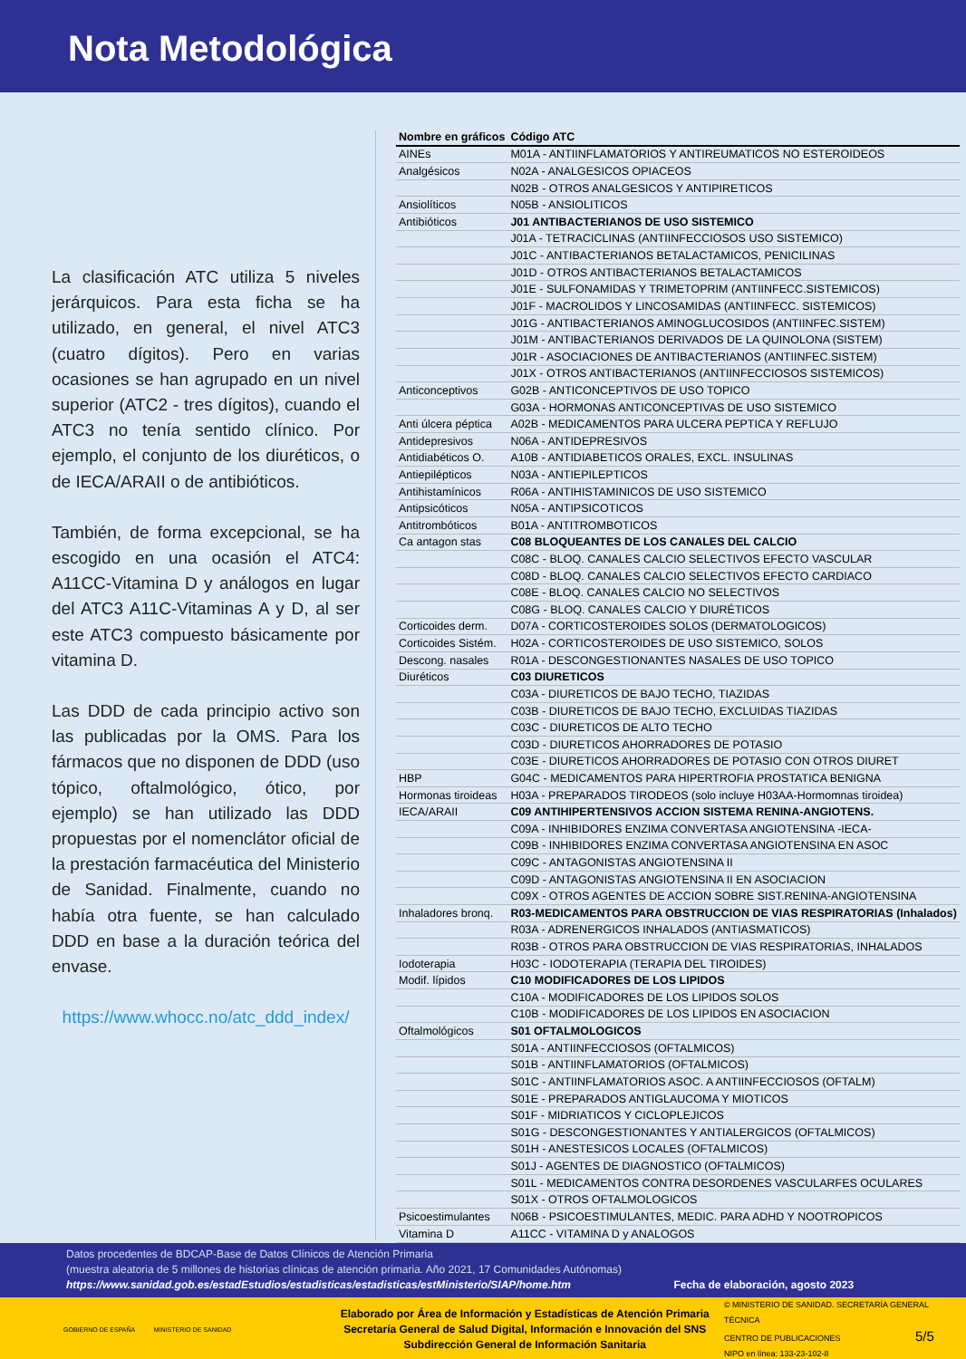Nota Metodológica
La clasificación ATC utiliza 5 niveles jerárquicos. Para esta ficha se ha utilizado, en general, el nivel ATC3 (cuatro dígitos). Pero en varias ocasiones se han agrupado en un nivel superior (ATC2 - tres dígitos), cuando el ATC3 no tenía sentido clínico. Por ejemplo, el conjunto de los diuréticos, o de IECA/ARAII o de antibióticos.
También, de forma excepcional, se ha escogido en una ocasión el ATC4: A11CC-Vitamina D y análogos en lugar del ATC3 A11C-Vitaminas A y D, al ser este ATC3 compuesto básicamente por vitamina D.
Las DDD de cada principio activo son las publicadas por la OMS. Para los fármacos que no disponen de DDD (uso tópico, oftalmológico, ótico, por ejemplo) se han utilizado las DDD propuestas por el nomenclátor oficial de la prestación farmacéutica del Ministerio de Sanidad. Finalmente, cuando no había otra fuente, se han calculado DDD en base a la duración teórica del envase.
https://www.whocc.no/atc_ddd_index/
| Nombre en gráficos | Código ATC |
| --- | --- |
| AINEs | M01A - ANTIINFLAMATORIOS Y ANTIREUMATICOS NO ESTEROIDEOS |
| Analgésicos | N02A - ANALGESICOS OPIACEOS |
| | N02B - OTROS ANALGESICOS Y ANTIPIRETICOS |
| Ansiolíticos | N05B - ANSIOLITICOS |
| Antibióticos | J01 ANTIBACTERIANOS DE USO SISTEMICO |
| | J01A - TETRACICLINAS (ANTIINFECCIOSOS USO SISTEMICO) |
| | J01C - ANTIBACTERIANOS BETALACTAMICOS, PENICILINAS |
| | J01D - OTROS ANTIBACTERIANOS BETALACTAMICOS |
| | J01E - SULFONAMIDAS Y TRIMETOPRIM (ANTIINFECC.SISTEMICOS) |
| | J01F - MACROLIDOS Y LINCOSAMIDAS (ANTIINFECC. SISTEMICOS) |
| | J01G - ANTIBACTERIANOS AMINOGLUCOSIDOS (ANTIINFEC.SISTEM) |
| | J01M - ANTIBACTERIANOS DERIVADOS DE LA QUINOLONA (SISTEM) |
| | J01R - ASOCIACIONES DE ANTIBACTERIANOS (ANTIINFEC.SISTEM) |
| | J01X - OTROS ANTIBACTERIANOS (ANTIINFECCIOSOS SISTEMICOS) |
| Anticonceptivos | G02B - ANTICONCEPTIVOS DE USO TOPICO |
| | G03A - HORMONAS ANTICONCEPTIVAS DE USO SISTEMICO |
| Anti úlcera péptica | A02B - MEDICAMENTOS PARA ULCERA PEPTICA Y REFLUJO |
| Antidepresivos | N06A - ANTIDEPRESIVOS |
| Antidiabéticos O. | A10B - ANTIDIABETICOS ORALES, EXCL. INSULINAS |
| Antiepilépticos | N03A - ANTIEPILEPTICOS |
| Antihistamínicos | R06A - ANTIHISTAMINICOS DE USO SISTEMICO |
| Antipsicóticos | N05A - ANTIPSICOTICOS |
| Antitrombóticos | B01A - ANTITROMBOTICOS |
| Ca antagon stas | C08 BLOQUEANTES DE LOS CANALES DEL CALCIO |
| | C08C - BLOQ. CANALES CALCIO SELECTIVOS EFECTO VASCULAR |
| | C08D - BLOQ. CANALES CALCIO SELECTIVOS EFECTO CARDIACO |
| | C08E - BLOQ. CANALES CALCIO NO SELECTIVOS |
| | C08G - BLOQ. CANALES CALCIO Y DIURÉTICOS |
| Corticoides derm. | D07A - CORTICOSTEROIDES SOLOS (DERMATOLOGICOS) |
| Corticoides Sistém. | H02A - CORTICOSTEROIDES DE USO SISTEMICO, SOLOS |
| Descong. nasales | R01A - DESCONGESTIONANTES NASALES DE USO TOPICO |
| Diuréticos | C03 DIURETICOS |
| | C03A - DIURETICOS DE BAJO TECHO, TIAZIDAS |
| | C03B - DIURETICOS DE BAJO TECHO, EXCLUIDAS TIAZIDAS |
| | C03C - DIURETICOS DE ALTO TECHO |
| | C03D - DIURETICOS AHORRADORES DE POTASIO |
| | C03E - DIURETICOS AHORRADORES DE POTASIO CON OTROS DIURET |
| HBP | G04C - MEDICAMENTOS PARA HIPERTROFIA PROSTATICA BENIGNA |
| Hormonas tiroideas | H03A - PREPARADOS TIRODEOS (solo incluye H03AA-Hormomnas tiroidea) |
| IECA/ARAII | C09 ANTIHIPERTENSIVOS ACCION SISTEMA RENINA-ANGIOTENS. |
| | C09A - INHIBIDORES ENZIMA CONVERTASA ANGIOTENSINA -IECA- |
| | C09B - INHIBIDORES ENZIMA CONVERTASA ANGIOTENSINA EN ASOC |
| | C09C - ANTAGONISTAS ANGIOTENSINA II |
| | C09D - ANTAGONISTAS ANGIOTENSINA II EN ASOCIACION |
| | C09X - OTROS AGENTES DE ACCION SOBRE SIST.RENINA-ANGIOTENSINA |
| Inhaladores bronq. | R03-MEDICAMENTOS PARA OBSTRUCCION DE VIAS RESPIRATORIAS (Inhalados) |
| | R03A - ADRENERGICOS INHALADOS (ANTIASMATICOS) |
| | R03B - OTROS PARA OBSTRUCCION DE VIAS RESPIRATORIAS, INHALADOS |
| Iodoterapia | H03C - IODOTERAPIA (TERAPIA DEL TIROIDES) |
| Modif. lípidos | C10 MODIFICADORES DE LOS LIPIDOS |
| | C10A - MODIFICADORES DE LOS LIPIDOS SOLOS |
| | C10B - MODIFICADORES DE LOS LIPIDOS EN ASOCIACION |
| Oftalmológicos | S01 OFTALMOLOGICOS |
| | S01A - ANTIINFECCIOSOS (OFTALMICOS) |
| | S01B - ANTIINFLAMATORIOS (OFTALMICOS) |
| | S01C - ANTIINFLAMATORIOS ASOC. A ANTIINFECCIOSOS (OFTALM) |
| | S01E - PREPARADOS ANTIGLAUCOMA Y MIOTICOS |
| | S01F - MIDRIATICOS Y CICLOPLEJICOS |
| | S01G - DESCONGESTIONANTES Y ANTIALERGICOS (OFTALMICOS) |
| | S01H - ANESTESICOS LOCALES (OFTALMICOS) |
| | S01J - AGENTES DE DIAGNOSTICO (OFTALMICOS) |
| | S01L - MEDICAMENTOS CONTRA DESORDENES VASCULARFES OCULARES |
| | S01X - OTROS OFTALMOLOGICOS |
| Psicoestimulantes | N06B - PSICOESTIMULANTES, MEDIC. PARA ADHD Y NOOTROPICOS |
| Vitamina D | A11CC - VITAMINA D y ANALOGOS |
Datos procedentes de BDCAP-Base de Datos Clínicos de Atención Primaria
(muestra aleatoria de 5 millones de historias clínicas de atención primaria. Año 2021, 17 Comunidades Autónomas)
https://www.sanidad.gob.es/estadEstudios/estadisticas/estadisticas/estMinisterio/SIAP/home.htm Fecha de elaboración, agosto 2023
GOBIERNO DE ESPAÑA MINISTERIO DE SANIDAD
Elaborado por Área de Información y Estadísticas de Atención Primaria
Secretaría General de Salud Digital, Información e Innovación del SNS
Subdirección General de Información Sanitaria
© MINISTERIO DE SANIDAD. SECRETARÍA GENERAL TÉCNICA
CENTRO DE PUBLICACIONES 5/5
NIPO en línea: 133-23-102-8